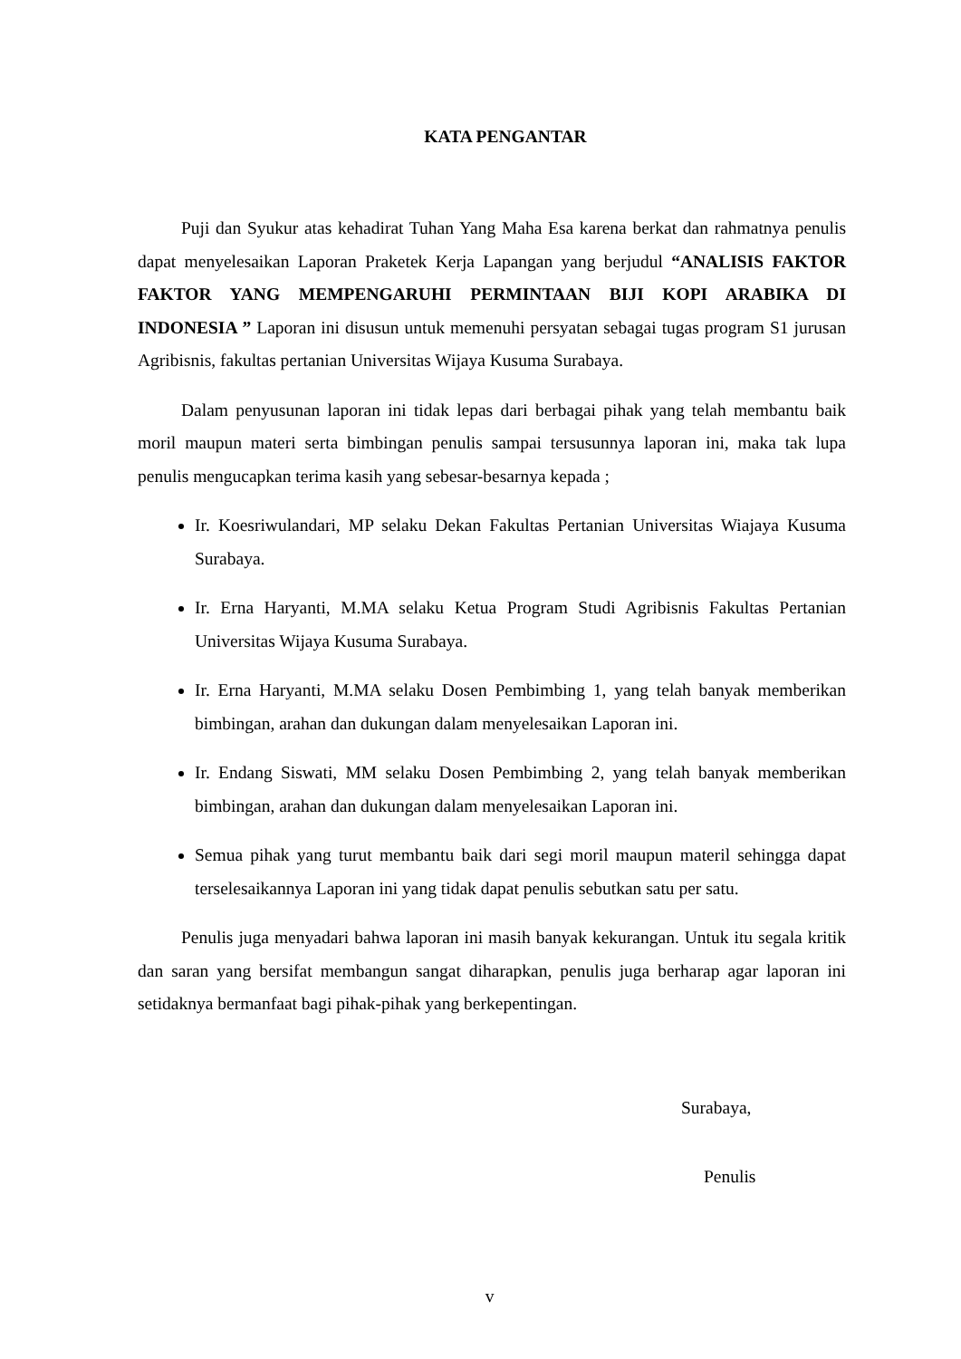KATA PENGANTAR
Puji dan Syukur atas kehadirat Tuhan Yang Maha Esa karena berkat dan rahmatnya penulis dapat menyelesaikan Laporan Praketek Kerja Lapangan yang berjudul “ANALISIS FAKTOR FAKTOR YANG MEMPENGARUHI PERMINTAAN BIJI KOPI ARABIKA DI INDONESIA ” Laporan ini disusun untuk memenuhi persyatan sebagai tugas program S1 jurusan Agribisnis, fakultas pertanian Universitas Wijaya Kusuma Surabaya.
Dalam penyusunan laporan ini tidak lepas dari berbagai pihak yang telah membantu baik moril maupun materi serta bimbingan penulis sampai tersusunnya laporan ini, maka tak lupa penulis mengucapkan terima kasih yang sebesar-besarnya kepada ;
Ir. Koesriwulandari, MP selaku Dekan Fakultas Pertanian Universitas Wiajaya Kusuma Surabaya.
Ir. Erna Haryanti, M.MA selaku Ketua Program Studi Agribisnis Fakultas Pertanian Universitas Wijaya Kusuma Surabaya.
Ir. Erna Haryanti, M.MA selaku Dosen Pembimbing 1, yang telah banyak memberikan bimbingan, arahan dan dukungan dalam menyelesaikan Laporan ini.
Ir. Endang Siswati, MM selaku Dosen Pembimbing 2, yang telah banyak memberikan bimbingan, arahan dan dukungan dalam menyelesaikan Laporan ini.
Semua pihak yang turut membantu baik dari segi moril maupun materil sehingga dapat terselesaikannya Laporan ini yang tidak dapat penulis sebutkan satu per satu.
Penulis juga menyadari bahwa laporan ini masih banyak kekurangan. Untuk itu segala kritik dan saran yang bersifat membangun sangat diharapkan, penulis juga berharap agar laporan ini setidaknya bermanfaat bagi pihak-pihak yang berkepentingan.
Surabaya,
Penulis
v